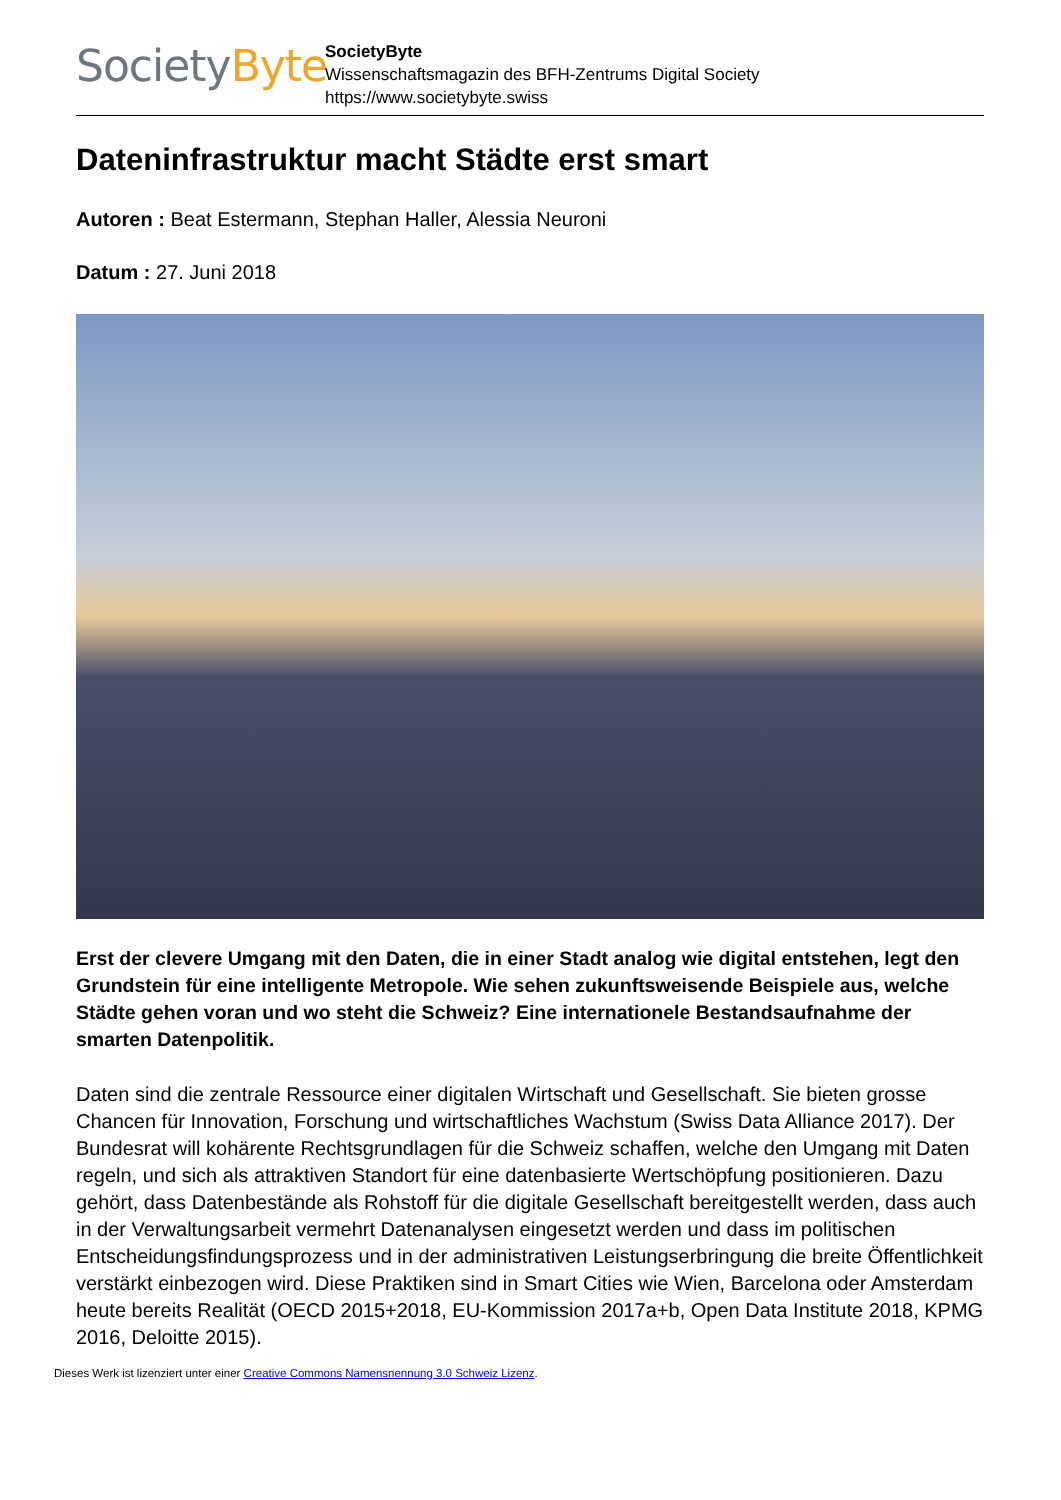Society Byte
SocietyByte
Wissenschaftsmagazin des BFH-Zentrums Digital Society
https://www.societybyte.swiss
Dateninfrastruktur macht Städte erst smart
Autoren : Beat Estermann, Stephan Haller, Alessia Neuroni
Datum : 27. Juni 2018
Erst der clevere Umgang mit den Daten, die in einer Stadt analog wie digital entstehen, legt den Grundstein für eine intelligente Metropole. Wie sehen zukunftsweisende Beispiele aus, welche Städte gehen voran und wo steht die Schweiz? Eine internationele Bestandsaufnahme der smarten Datenpolitik.
Daten sind die zentrale Ressource einer digitalen Wirtschaft und Gesellschaft. Sie bieten grosse Chancen für Innovation, Forschung und wirtschaftliches Wachstum (Swiss Data Alliance 2017). Der Bundesrat will kohärente Rechtsgrundlagen für die Schweiz schaffen, welche den Umgang mit Daten regeln, und sich als attraktiven Standort für eine datenbasierte Wertschöpfung positionieren. Dazu gehört, dass Datenbestände als Rohstoff für die digitale Gesellschaft bereitgestellt werden, dass auch in der Verwaltungsarbeit vermehrt Datenanalysen eingesetzt werden und dass im politischen Entscheidungsfindungsprozess und in der administrativen Leistungserbringung die breite Öffentlichkeit verstärkt einbezogen wird. Diese Praktiken sind in Smart Cities wie Wien, Barcelona oder Amsterdam heute bereits Realität (OECD 2015+2018, EU-Kommission 2017a+b, Open Data Institute 2018, KPMG 2016, Deloitte 2015).
Dieses Werk ist lizenziert unter einer Creative Commons Namensnennung 3.0 Schweiz Lizenz.